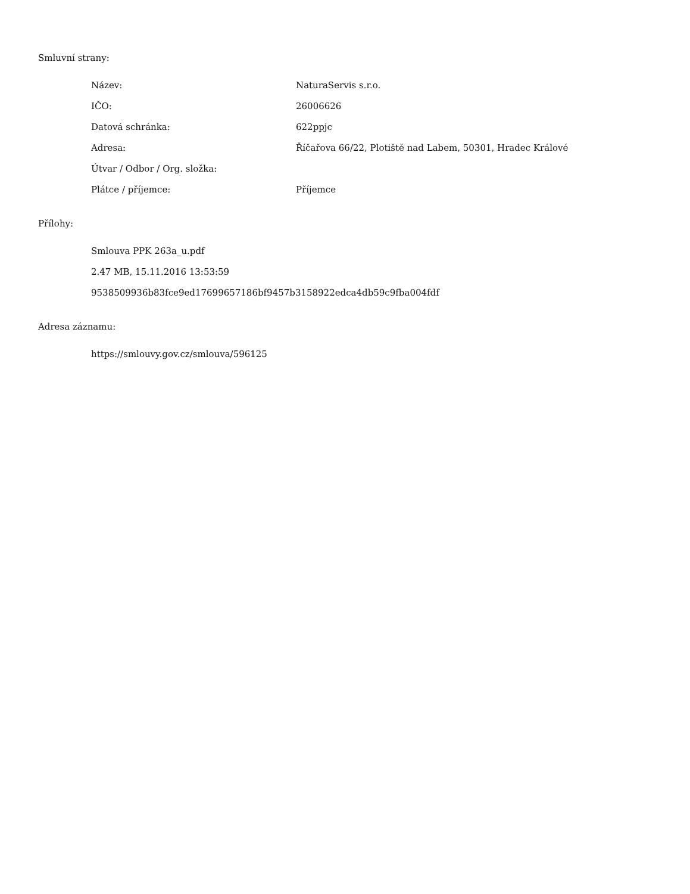Smluvní strany:
| Název: | NaturaServis s.r.o. |
| IČO: | 26006626 |
| Datová schránka: | 622ppjc |
| Adresa: | Říčařova 66/22, Plotiště nad Labem, 50301, Hradec Králové |
| Útvar / Odbor / Org. složka: | |
| Plátce / příjemce: | Příjemce |
Přílohy:
Smlouva PPK 263a_u.pdf
2.47 MB, 15.11.2016 13:53:59
9538509936b83fce9ed17699657186bf9457b3158922edca4db59c9fba004fdf
Adresa záznamu:
https://smlouvy.gov.cz/smlouva/596125